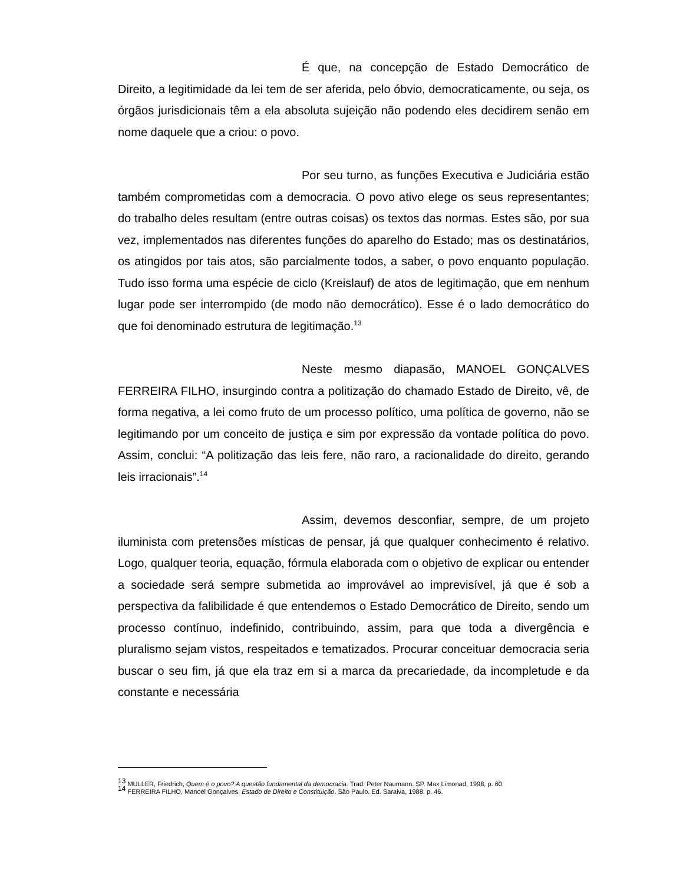É que, na concepção de Estado Democrático de Direito, a legitimidade da lei tem de ser aferida, pelo óbvio, democraticamente, ou seja, os órgãos jurisdicionais têm a ela absoluta sujeição não podendo eles decidirem senão em nome daquele que a criou: o povo.
Por seu turno, as funções Executiva e Judiciária estão também comprometidas com a democracia. O povo ativo elege os seus representantes; do trabalho deles resultam (entre outras coisas) os textos das normas. Estes são, por sua vez, implementados nas diferentes funções do aparelho do Estado; mas os destinatários, os atingidos por tais atos, são parcialmente todos, a saber, o povo enquanto população. Tudo isso forma uma espécie de ciclo (Kreislauf) de atos de legitimação, que em nenhum lugar pode ser interrompido (de modo não democrático). Esse é o lado democrático do que foi denominado estrutura de legitimação.<sup>13</sup>
Neste mesmo diapasão, MANOEL GONÇALVES FERREIRA FILHO, insurgindo contra a politização do chamado Estado de Direito, vê, de forma negativa, a lei como fruto de um processo político, uma política de governo, não se legitimando por um conceito de justiça e sim por expressão da vontade política do povo. Assim, conclui: “A politização das leis fere, não raro, a racionalidade do direito, gerando leis irracionais”.<sup>14</sup>
Assim, devemos desconfiar, sempre, de um projeto iluminista com pretensões místicas de pensar, já que qualquer conhecimento é relativo. Logo, qualquer teoria, equação, fórmula elaborada com o objetivo de explicar ou entender a sociedade será sempre submetida ao improvável ao imprevisível, já que é sob a perspectiva da falibilidade é que entendemos o Estado Democrático de Direito, sendo um processo contínuo, indefinido, contribuindo, assim, para que toda a divergência e pluralismo sejam vistos, respeitados e tematizados. Procurar conceituar democracia seria buscar o seu fim, já que ela traz em si a marca da precariedade, da incompletude e da constante e necessária
<sup>13</sup> MULLER, Friedrich, Quem é o povo? A questão fundamental da democracia. Trad. Peter Naumann. SP. Max Limonad, 1998, p. 60.
<sup>14</sup> FERREIRA FILHO, Manoel Gonçalves. Estado de Direito e Constituição. São Paulo. Ed. Saraiva, 1988. p. 46.